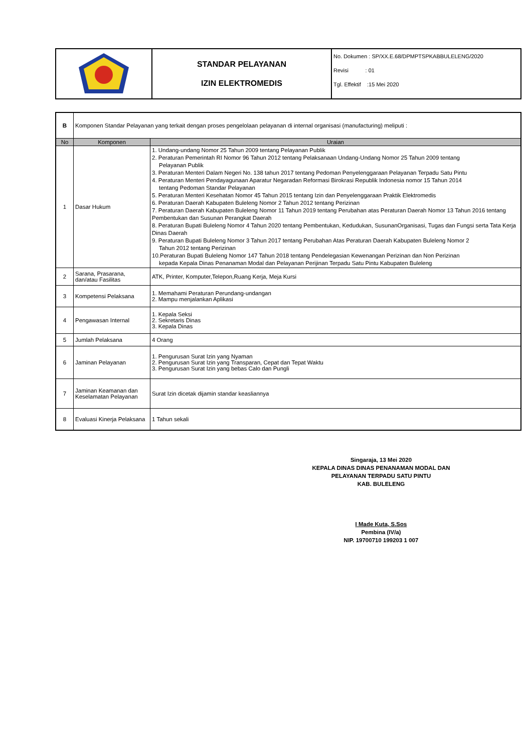| | STANDAR PELAYANAN IZIN ELEKTROMEDIS | No. Dokumen : SP/XX.E.68/DPMPTSPKABBULELENG/2020 Revisi : 01 Tgl. Effektif :15 Mei 2020 |
| B | Komponen Standar Pelayanan yang terkait dengan proses pengelolaan pelayanan di internal organisasi (manufacturing) meliputi : | |
| No | Komponen | Uraian |
| 1 | Dasar Hukum | 1. Undang-undang Nomor 25 Tahun 2009 tentang Pelayanan Publik 2. Peraturan Pemerintah RI Nomor 96 Tahun 2012 tentang Pelaksanaan Undang-Undang Nomor 25 Tahun 2009 tentang Pelayanan Publik 3. Peraturan Menteri Dalam Negeri No. 138 tahun 2017 tentang Pedoman Penyelenggaraan Pelayanan Terpadu Satu Pintu 4. Peraturan Menteri Pendayagunaan Aparatur Negaradan Reformasi Birokrasi Republik Indonesia nomor 15 Tahun 2014 tentang Pedoman Standar Pelayanan 5. Peraturan Menteri Kesehatan Nomor 45 Tahun 2015 tentang Izin dan Penyelenggaraan Praktik Elektromedis 6. Peraturan Daerah Kabupaten Buleleng Nomor 2 Tahun 2012 tentang Perizinan 7. Peraturan Daerah Kabupaten Buleleng Nomor 11 Tahun 2019 tentang Perubahan atas Peraturan Daerah Nomor 13 Tahun 2016 tentang Pembentukan dan Susunan Perangkat Daerah 8. Peraturan Bupati Buleleng Nomor 4 Tahun 2020 tentang Pembentukan, Kedudukan, SusunanOrganisasi, Tugas dan Fungsi serta Tata Kerja Dinas Daerah 9. Peraturan Bupati Buleleng Nomor 3 Tahun 2017 tentang Perubahan Atas Peraturan Daerah Kabupaten Buleleng Nomor 2 Tahun 2012 tentang Perizinan 10.Peraturan Bupati Buleleng Nomor 147 Tahun 2018 tentang Pendelegasian Kewenangan Perizinan dan Non Perizinan kepada Kepala Dinas Penanaman Modal dan Pelayanan Perijinan Terpadu Satu Pintu Kabupaten Buleleng |
| 2 | Sarana, Prasarana, dan/atau Fasilitas | ATK, Printer, Komputer,Telepon,Ruang Kerja, Meja Kursi |
| 3 | Kompetensi Pelaksana | 1. Memahami Peraturan Perundang-undangan 2. Mampu menjalankan Aplikasi |
| 4 | Pengawasan Internal | 1. Kepala Seksi 2. Sekretaris Dinas 3. Kepala Dinas |
| 5 | Jumlah Pelaksana | 4 Orang |
| 6 | Jaminan Pelayanan | 1. Pengurusan Surat Izin yang Nyaman 2. Pengurusan Surat Izin yang Transparan, Cepat dan Tepat Waktu 3. Pengurusan Surat Izin yang bebas Calo dan Pungli |
| 7 | Jaminan Keamanan dan Keselamatan Pelayanan | Surat Izin dicetak dijamin standar keasliannya |
| 8 | Evaluasi Kinerja Pelaksana | 1 Tahun sekali |
Singaraja, 13 Mei 2020
KEPALA DINAS DINAS PENANAMAN MODAL DAN PELAYANAN TERPADU SATU PINTU
KAB. BULELENG
I Made Kuta, S.Sos
Pembina (IV/a)
NIP. 19700710 199203 1 007